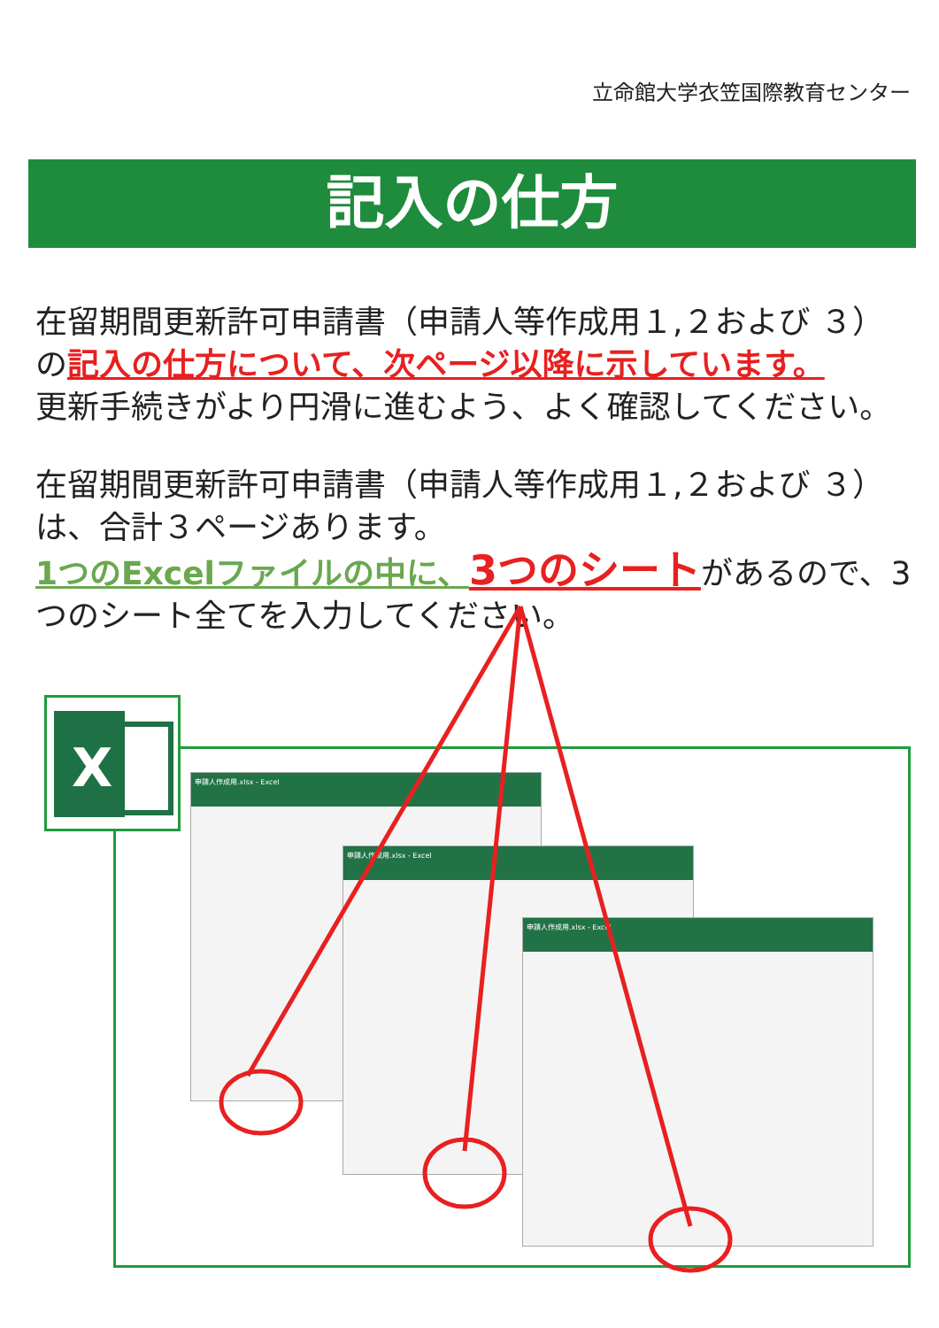立命館大学衣笠国際教育センター
記入の仕方
在留期間更新許可申請書（申請人等作成用１,２および ３）の記入の仕方について、次ページ以降に示しています。
更新手続きがより円滑に進むよう、よく確認してください。
在留期間更新許可申請書（申請人等作成用１,２および ３）は、合計３ページあります。
1つのExcelファイルの中に、3つのシートがあるので、3つのシート全てを入力してください。
X
申請人作成用.xlsx - Excel
申請人作成用.xlsx - Excel
申請人作成用.xlsx - Excel